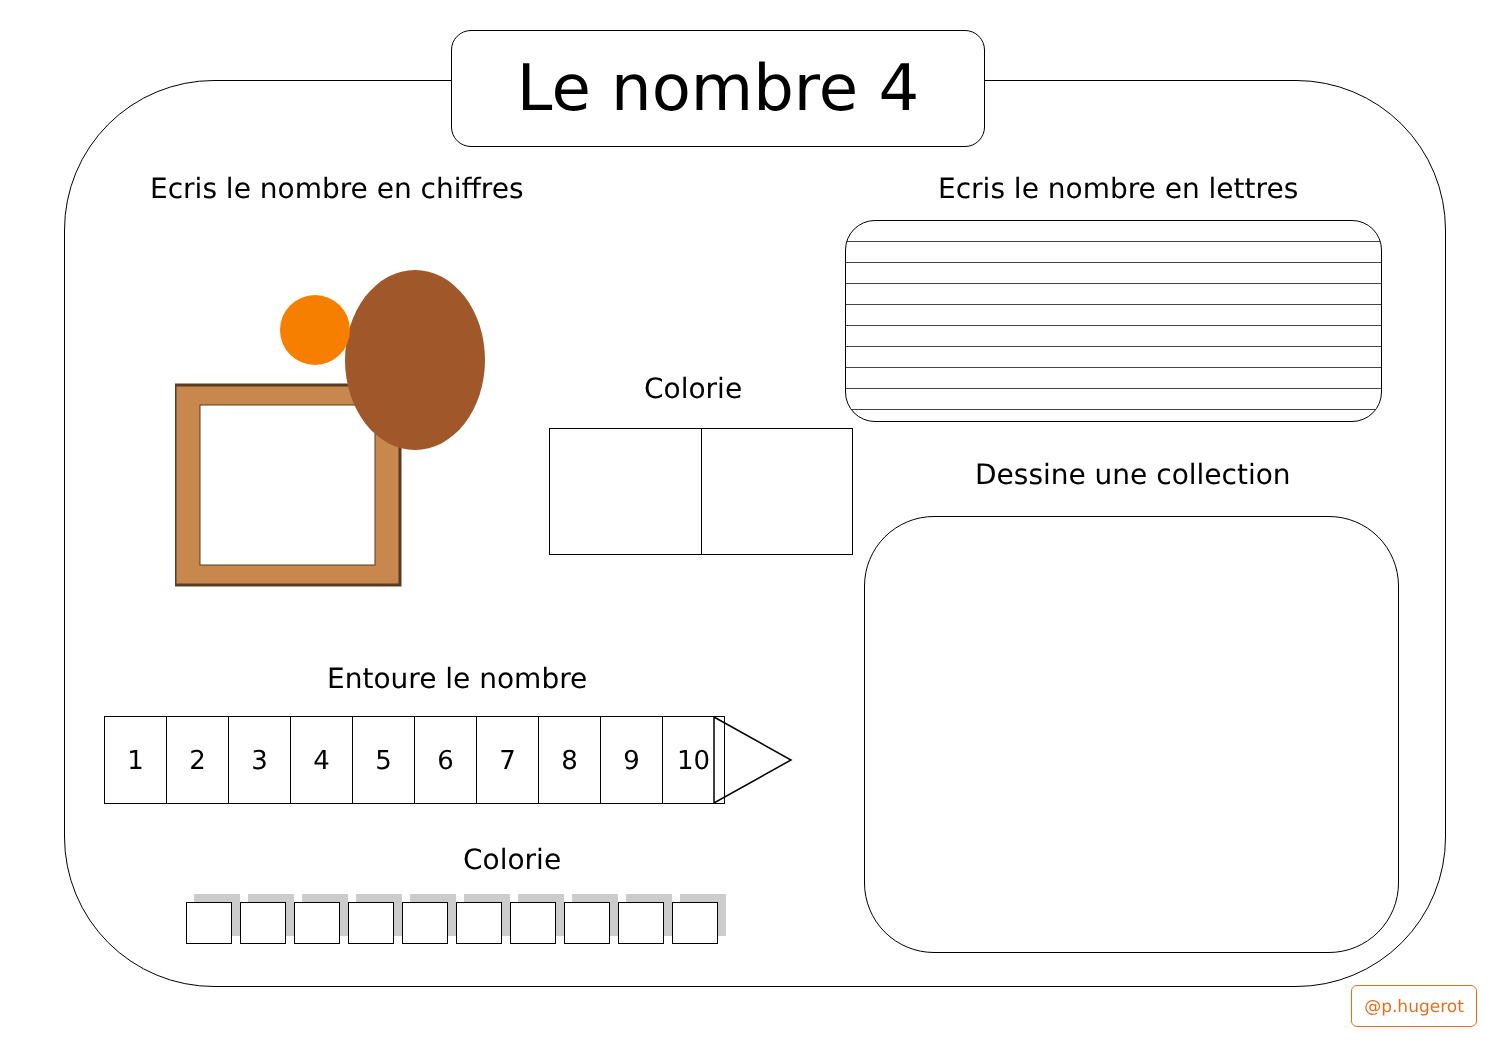Le nombre 4
Ecris le nombre en chiffres Ecris le nombre en lettres
Colorie
Dessine une collection
Entoure le nombre
| 1 | 2 | 3 | 4 | 5 | 6 | 7 | 8 | 9 | 10 |
Colorie
@p.hugerot